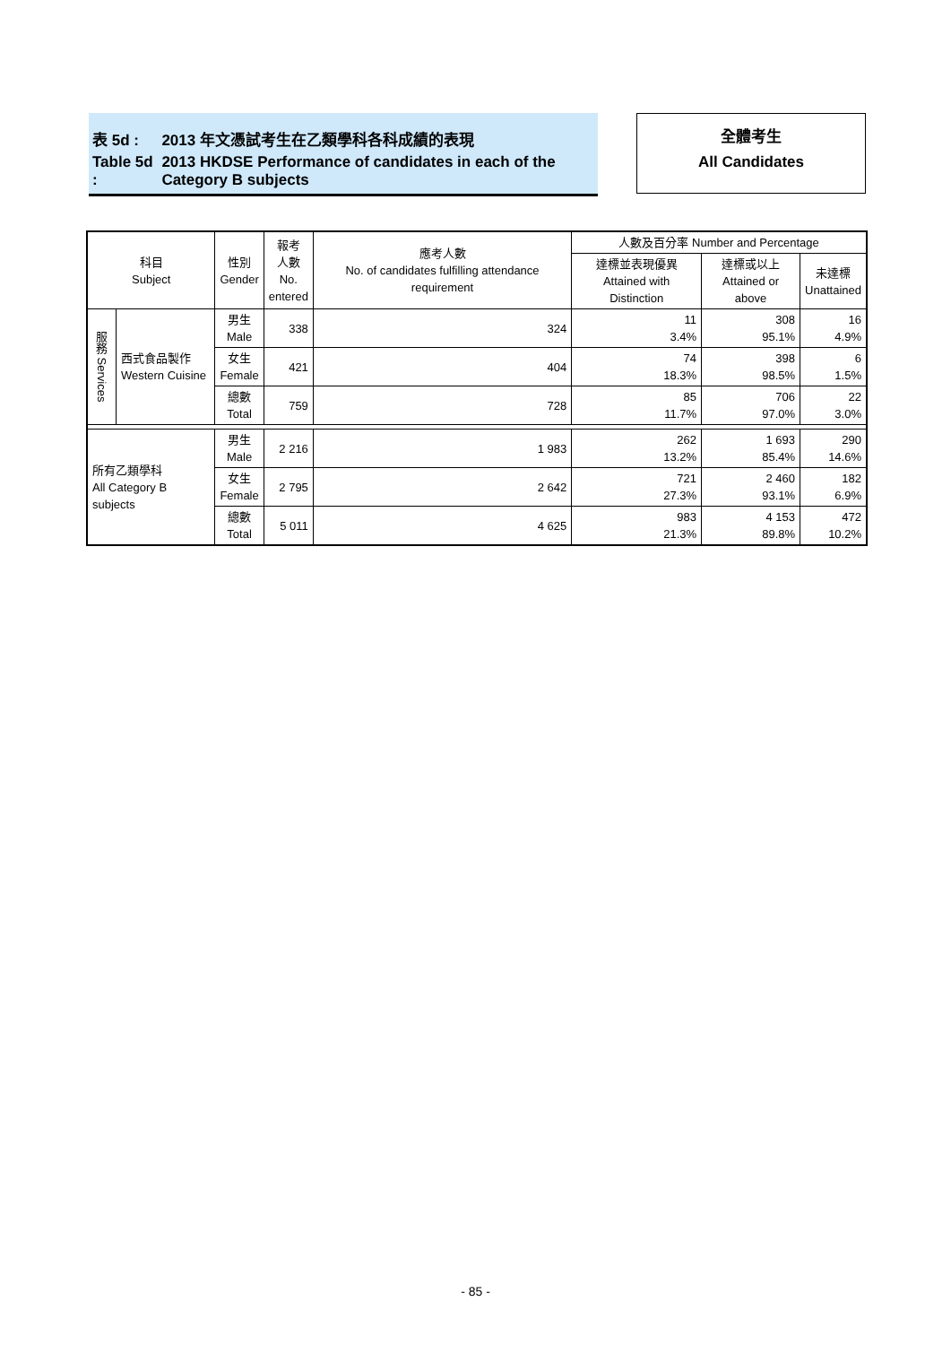| 表 5d : | 2013 年文憑試考生在乙類學科各科成績的表現 |
| Table 5d : | 2013 HKDSE Performance of candidates in each of the Category B subjects |
全體考生
All Candidates
| 科目 Subject | | 性別 Gender | 報考 人數 No. entered | 應考人數 No. of candidates fulfilling attendance requirement | 人數及百分率 Number and Percentage | | |
| --- | --- | --- | --- | --- | --- | --- | --- |
| | | | | | 達標並表現優異 Attained with Distinction | 達標或以上 Attained or above | 未達標 Unattained |
| 服務 Services | 西式食品製作 Western Cuisine | 男生 Male | 338 | 324 | 11 3.4% | 308 95.1% | 16 4.9% |
| | | 女生 Female | 421 | 404 | 74 18.3% | 398 98.5% | 6 1.5% |
| | | 總數 Total | 759 | 728 | 85 11.7% | 706 97.0% | 22 3.0% |
| 所有乙類學科 All Category B subjects | | 男生 Male | 2 216 | 1 983 | 262 13.2% | 1 693 85.4% | 290 14.6% |
| | | 女生 Female | 2 795 | 2 642 | 721 27.3% | 2 460 93.1% | 182 6.9% |
| | | 總數 Total | 5 011 | 4 625 | 983 21.3% | 4 153 89.8% | 472 10.2% |
- 85 -